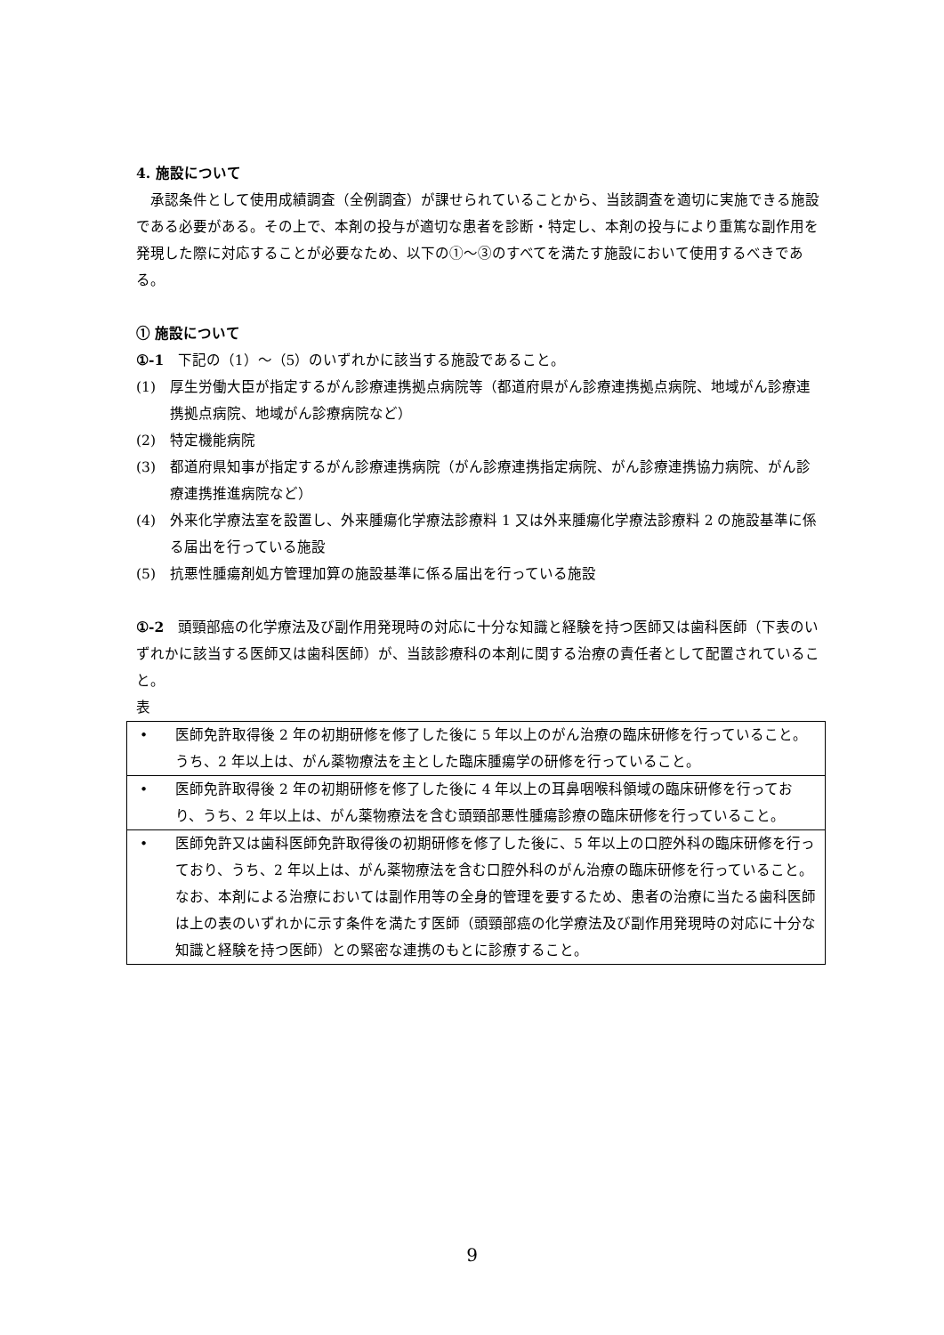4. 施設について
 承認条件として使用成績調査（全例調査）が課せられていることから、当該調査を適切に実施できる施設である必要がある。その上で、本剤の投与が適切な患者を診断・特定し、本剤の投与により重篤な副作用を発現した際に対応することが必要なため、以下の①～③のすべてを満たす施設において使用するべきである。
① 施設について
①-1 下記の（1）～（5）のいずれかに該当する施設であること。
(1) 厚生労働大臣が指定するがん診療連携拠点病院等（都道府県がん診療連携拠点病院、地域がん診療連携拠点病院、地域がん診療病院など）
(2) 特定機能病院
(3) 都道府県知事が指定するがん診療連携病院（がん診療連携指定病院、がん診療連携協力病院、がん診療連携推進病院など）
(4) 外来化学療法室を設置し、外来腫瘍化学療法診療料 1 又は外来腫瘍化学療法診療料 2 の施設基準に係る届出を行っている施設
(5) 抗悪性腫瘍剤処方管理加算の施設基準に係る届出を行っている施設
①-2 頭頸部癌の化学療法及び副作用発現時の対応に十分な知識と経験を持つ医師又は歯科医師（下表のいずれかに該当する医師又は歯科医師）が、当該診療科の本剤に関する治療の責任者として配置されていること。
表
| • 医師免許取得後 2 年の初期研修を修了した後に 5 年以上のがん治療の臨床研修を行っていること。うち、2 年以上は、がん薬物療法を主とした臨床腫瘍学の研修を行っていること。 |
| • 医師免許取得後 2 年の初期研修を修了した後に 4 年以上の耳鼻咽喉科領域の臨床研修を行っており、うち、2 年以上は、がん薬物療法を含む頭頸部悪性腫瘍診療の臨床研修を行っていること。 |
| • 医師免許又は歯科医師免許取得後の初期研修を修了した後に、5 年以上の口腔外科の臨床研修を行っており、うち、2 年以上は、がん薬物療法を含む口腔外科のがん治療の臨床研修を行っていること。 なお、本剤による治療においては副作用等の全身的管理を要するため、患者の治療に当たる歯科医師は上の表のいずれかに示す条件を満たす医師（頭頸部癌の化学療法及び副作用発現時の対応に十分な知識と経験を持つ医師）との緊密な連携のもとに診療すること。 |
9